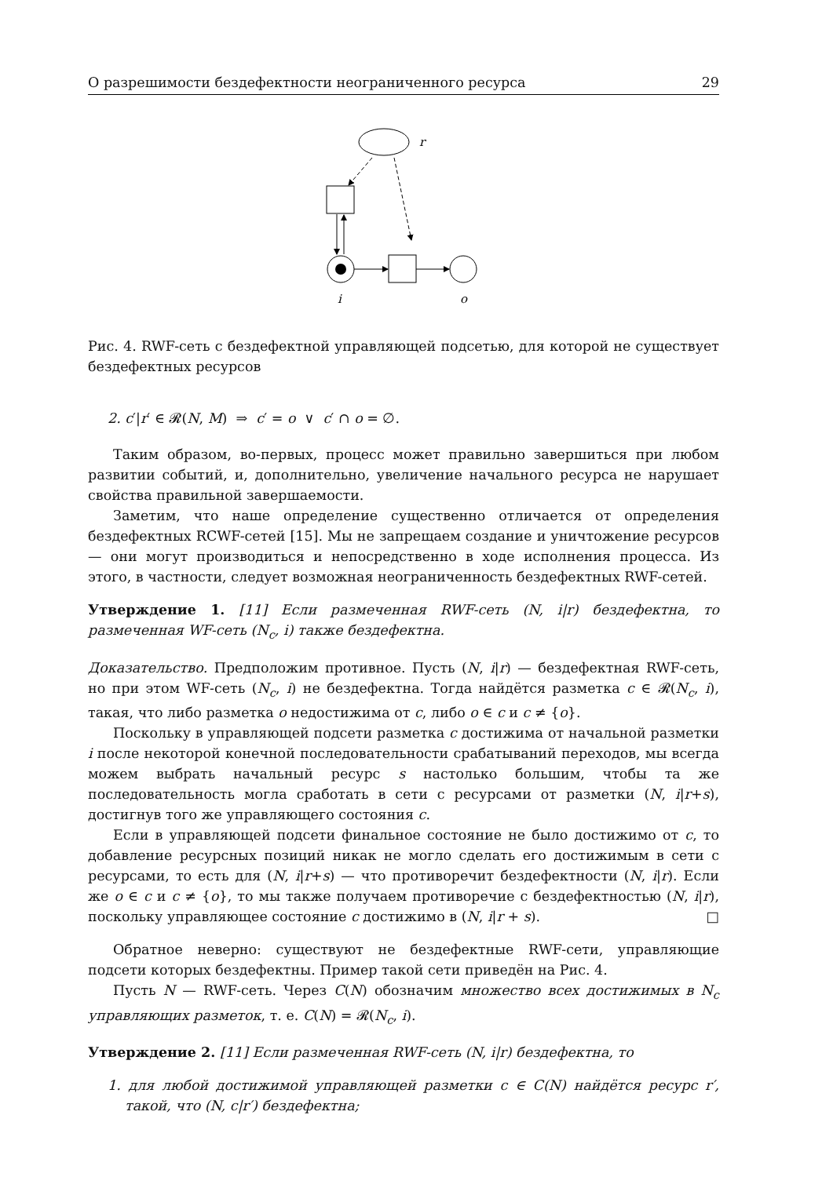О разрешимости бездефектности неограниченного ресурса 29
r
i
o
Рис. 4. RWF-сеть с бездефектной управляющей подсетью, для которой не существует бездефектных ресурсов
2. c′|r′ ∈ 𝓡(N, M) ⇒ c′ = o ∨ c′ ∩ o = ∅.
Таким образом, во-первых, процесс может правильно завершиться при любом развитии событий, и, дополнительно, увеличение начального ресурса не нарушает свойства правильной завершаемости.
Заметим, что наше определение существенно отличается от определения бездефектных RCWF-сетей [15]. Мы не запрещаем создание и уничтожение ресурсов — они могут производиться и непосредственно в ходе исполнения процесса. Из этого, в частности, следует возможная неограниченность бездефектных RWF-сетей.
Утверждение 1. [11] Если размеченная RWF-сеть (N, i|r) бездефектна, то размеченная WF-сеть (N<sub>c</sub>, i) также бездефектна.
Доказательство. Предположим противное. Пусть (N, i|r) — бездефектная RWF-сеть, но при этом WF-сеть (N<sub>c</sub>, i) не бездефектна. Тогда найдётся разметка c ∈ 𝓡(N<sub>c</sub>, i), такая, что либо разметка o недостижима от c, либо o ∈ c и c ≠ {o}.
Поскольку в управляющей подсети разметка c достижима от начальной разметки i после некоторой конечной последовательности срабатываний переходов, мы всегда можем выбрать начальный ресурс s настолько большим, чтобы та же последовательность могла сработать в сети с ресурсами от разметки (N, i|r+s), достигнув того же управляющего состояния c.
Если в управляющей подсети финальное состояние не было достижимо от c, то добавление ресурсных позиций никак не могло сделать его достижимым в сети с ресурсами, то есть для (N, i|r+s) — что противоречит бездефектности (N, i|r). Если же o ∈ c и c ≠ {o}, то мы также получаем противоречие с бездефектностью (N, i|r), поскольку управляющее состояние c достижимо в (N, i|r + s). □
Обратное неверно: существуют не бездефектные RWF-сети, управляющие подсети которых бездефектны. Пример такой сети приведён на Рис. 4.
Пусть N — RWF-сеть. Через C(N) обозначим множество всех достижимых в N<sub>c</sub> управляющих разметок, т. е. C(N) = 𝓡(N<sub>c</sub>, i).
Утверждение 2. [11] Если размеченная RWF-сеть (N, i|r) бездефектна, то
1. для любой достижимой управляющей разметки c ∈ C(N) найдётся ресурс r′, такой, что (N, c|r′) бездефектна;